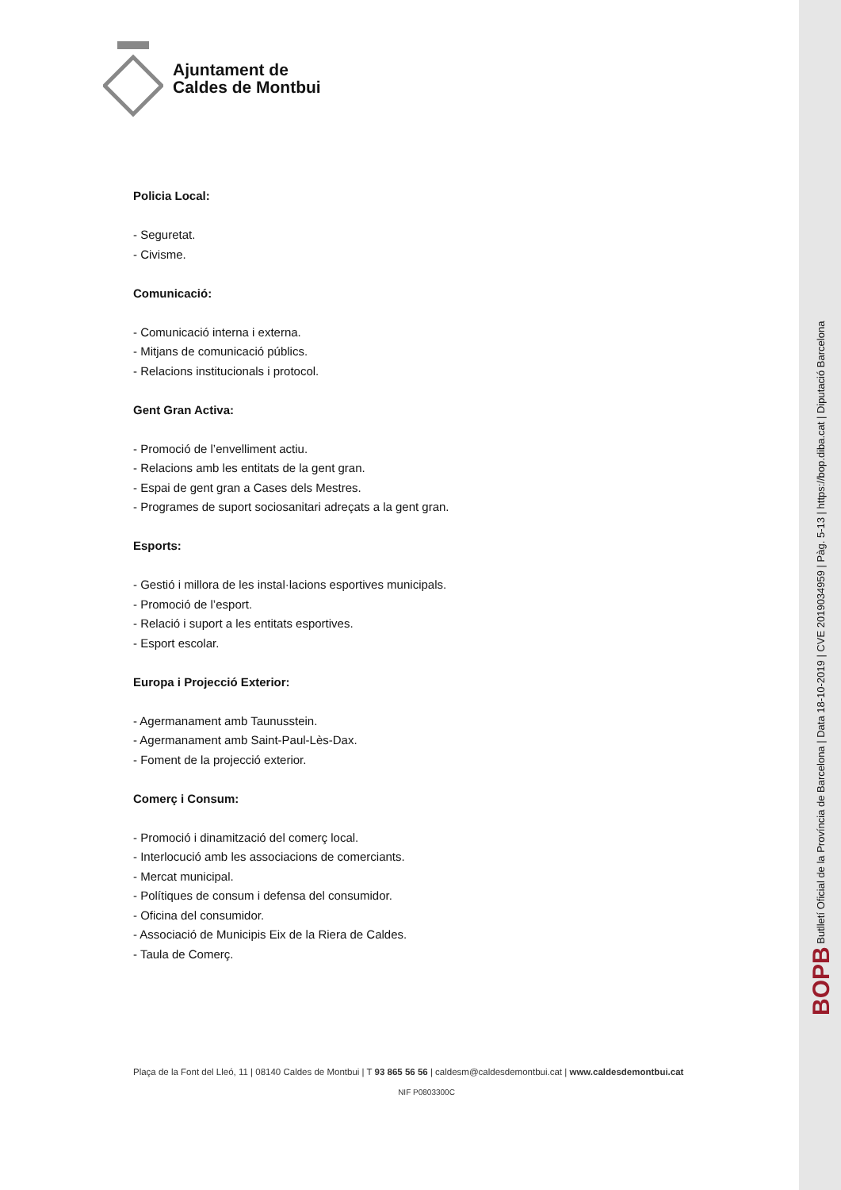Ajuntament de
Caldes de Montbui
Policia Local:
- Seguretat.
- Civisme.
Comunicació:
- Comunicació interna i externa.
- Mitjans de comunicació públics.
- Relacions institucionals i protocol.
Gent Gran Activa:
- Promoció de l’envelliment actiu.
- Relacions amb les entitats de la gent gran.
- Espai de gent gran a Cases dels Mestres.
- Programes de suport sociosanitari adreçats a la gent gran.
Esports:
- Gestió i millora de les instal·lacions esportives municipals.
- Promoció de l’esport.
- Relació i suport a les entitats esportives.
- Esport escolar.
Europa i Projecció Exterior:
- Agermanament amb Taunusstein.
- Agermanament amb Saint-Paul-Lès-Dax.
- Foment de la projecció exterior.
Comerç i Consum:
- Promoció i dinamització del comerç local.
- Interlocució amb les associacions de comerciants.
- Mercat municipal.
- Polítiques de consum i defensa del consumidor.
- Oficina del consumidor.
- Associació de Municipis Eix de la Riera de Caldes.
- Taula de Comerç.
Plaça de la Font del Lleó, 11 | 08140 Caldes de Montbui | T 93 865 56 56 | caldesm@caldesdemontbui.cat | www.caldesdemontbui.cat
NIF P0803300C
BOPB Butlletí Oficial de la Província de Barcelona | Data 18-10-2019 | CVE 2019034959 | Pàg. 5-13 | https://bop.diba.cat | Diputació Barcelona